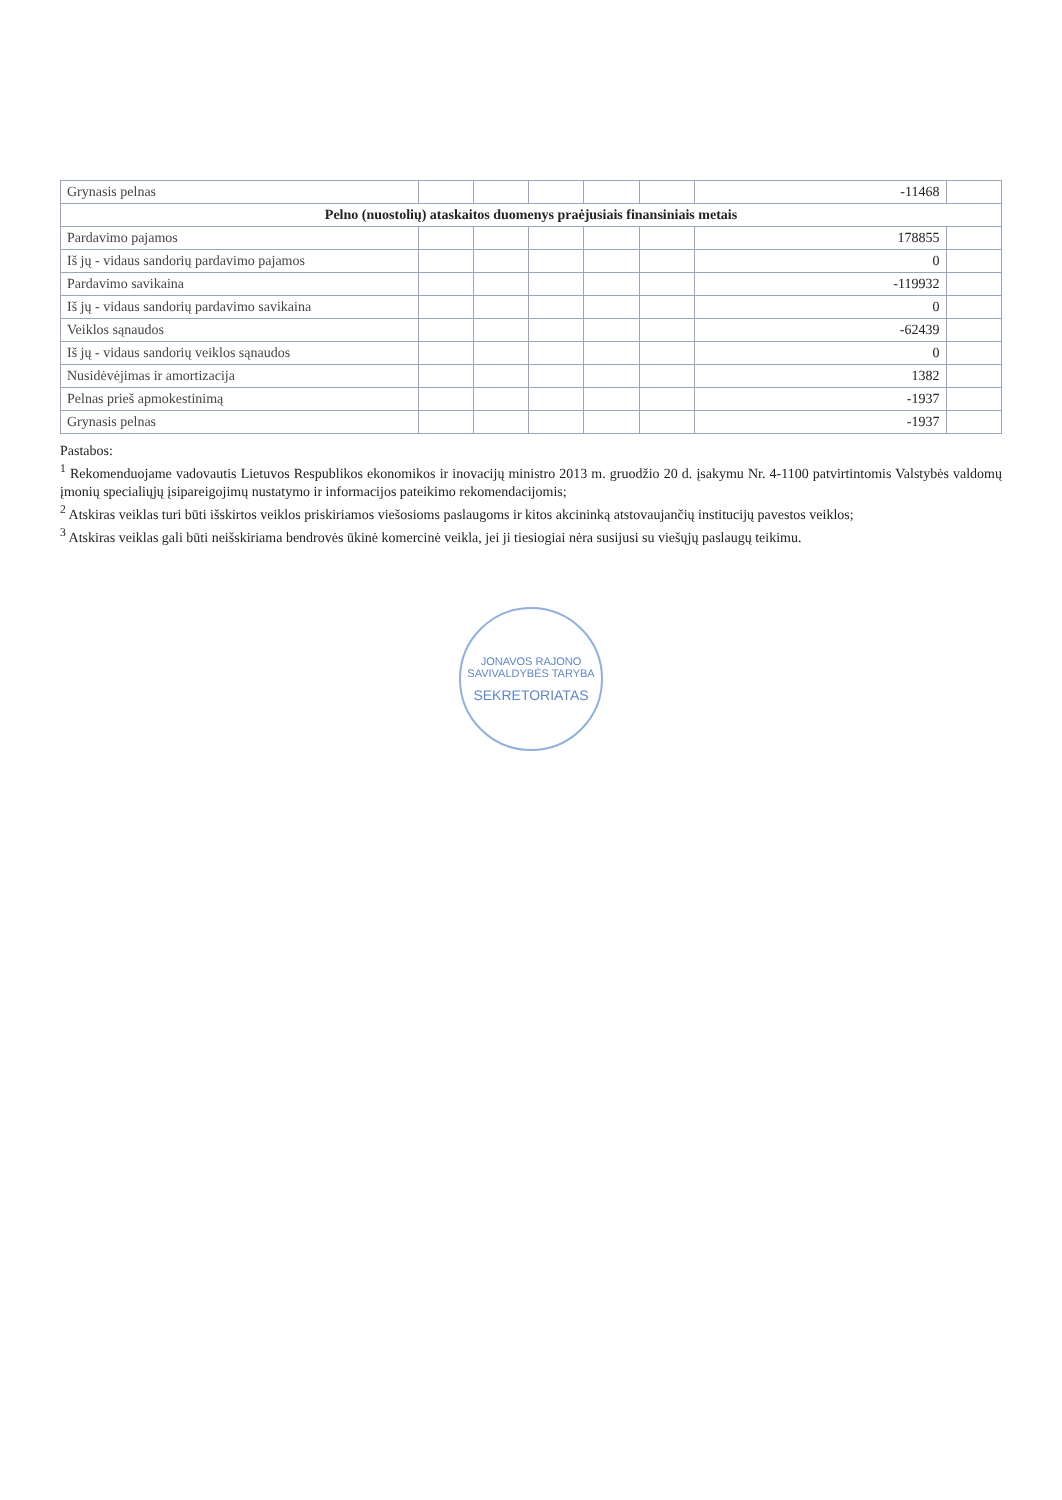| Grynasis pelnas | | | | | | -11468 | |
| Pelno (nuostolių) ataskaitos duomenys praėjusiais finansiniais metais | | | | | | | |
| Pardavimo pajamos | | | | | | 178855 | |
| Iš jų - vidaus sandorių pardavimo pajamos | | | | | | 0 | |
| Pardavimo savikaina | | | | | | -119932 | |
| Iš jų - vidaus sandorių pardavimo savikaina | | | | | | 0 | |
| Veiklos sąnaudos | | | | | | -62439 | |
| Iš jų - vidaus sandorių veiklos sąnaudos | | | | | | 0 | |
| Nusidėvėjimas ir amortizacija | | | | | | 1382 | |
| Pelnas prieš apmokestinimą | | | | | | -1937 | |
| Grynasis pelnas | | | | | | -1937 | |
Pastabos:
<sup>1</sup> Rekomenduojame vadovautis Lietuvos Respublikos ekonomikos ir inovacijų ministro 2013 m. gruodžio 20 d. įsakymu Nr. 4-1100 patvirtintomis Valstybės valdomų įmonių specialiųjų įsipareigojimų nustatymo ir informacijos pateikimo rekomendacijomis;
<sup>2</sup> Atskiras veiklas turi būti išskirtos veiklos priskiriamos viešosioms paslaugoms ir kitos akcininką atstovaujančių institucijų pavestos veiklos;
<sup>3</sup> Atskiras veiklas gali būti neišskiriama bendrovės ūkinė komercinė veikla, jei ji tiesiogiai nėra susijusi su viešųjų paslaugų teikimu.
JONAVOS RAJONO SAVIVALDYBĖS TARYBA
SEKRETORIATAS